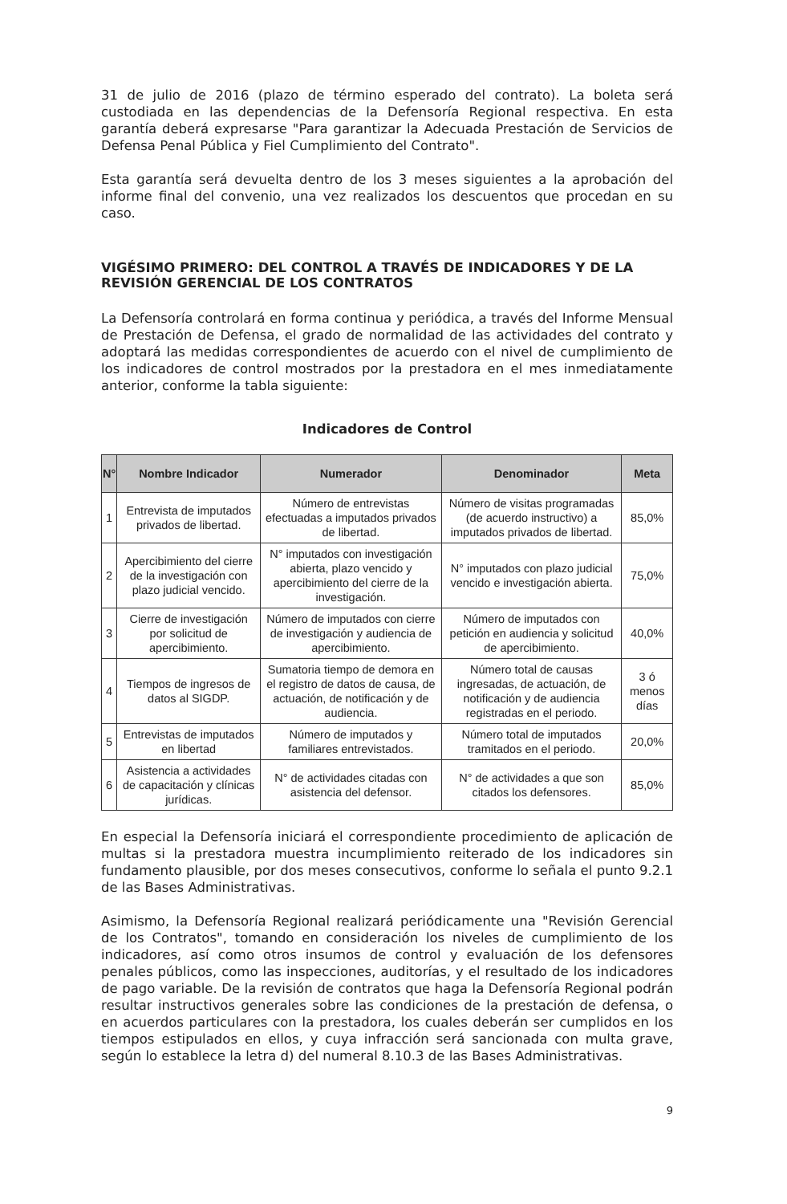31 de julio de 2016 (plazo de término esperado del contrato). La boleta será custodiada en las dependencias de la Defensoría Regional respectiva. En esta garantía deberá expresarse "Para garantizar la Adecuada Prestación de Servicios de Defensa Penal Pública y Fiel Cumplimiento del Contrato".
Esta garantía será devuelta dentro de los 3 meses siguientes a la aprobación del informe final del convenio, una vez realizados los descuentos que procedan en su caso.
VIGÉSIMO PRIMERO: DEL CONTROL A TRAVÉS DE INDICADORES Y DE LA REVISIÓN GERENCIAL DE LOS CONTRATOS
La Defensoría controlará en forma continua y periódica, a través del Informe Mensual de Prestación de Defensa, el grado de normalidad de las actividades del contrato y adoptará las medidas correspondientes de acuerdo con el nivel de cumplimiento de los indicadores de control mostrados por la prestadora en el mes inmediatamente anterior, conforme la tabla siguiente:
Indicadores de Control
| N° | Nombre Indicador | Numerador | Denominador | Meta |
| --- | --- | --- | --- | --- |
| 1 | Entrevista de imputados privados de libertad. | Número de entrevistas efectuadas a imputados privados de libertad. | Número de visitas programadas (de acuerdo instructivo) a imputados privados de libertad. | 85,0% |
| 2 | Apercibimiento del cierre de la investigación con plazo judicial vencido. | N° imputados con investigación abierta, plazo vencido y apercibimiento del cierre de la investigación. | N° imputados con plazo judicial vencido e investigación abierta. | 75,0% |
| 3 | Cierre de investigación por solicitud de apercibimiento. | Número de imputados con cierre de investigación y audiencia de apercibimiento. | Número de imputados con petición en audiencia y solicitud de apercibimiento. | 40,0% |
| 4 | Tiempos de ingresos de datos al SIGDP. | Sumatoria tiempo de demora en el registro de datos de causa, de actuación, de notificación y de audiencia. | Número total de causas ingresadas, de actuación, de notificación y de audiencia registradas en el periodo. | 3 ó menos días |
| 5 | Entrevistas de imputados en libertad | Número de imputados y familiares entrevistados. | Número total de imputados tramitados en el periodo. | 20,0% |
| 6 | Asistencia a actividades de capacitación y clínicas jurídicas. | N° de actividades citadas con asistencia del defensor. | N° de actividades a que son citados los defensores. | 85,0% |
En especial la Defensoría iniciará el correspondiente procedimiento de aplicación de multas si la prestadora muestra incumplimiento reiterado de los indicadores sin fundamento plausible, por dos meses consecutivos, conforme lo señala el punto 9.2.1 de las Bases Administrativas.
Asimismo, la Defensoría Regional realizará periódicamente una "Revisión Gerencial de los Contratos", tomando en consideración los niveles de cumplimiento de los indicadores, así como otros insumos de control y evaluación de los defensores penales públicos, como las inspecciones, auditorías, y el resultado de los indicadores de pago variable. De la revisión de contratos que haga la Defensoría Regional podrán resultar instructivos generales sobre las condiciones de la prestación de defensa, o en acuerdos particulares con la prestadora, los cuales deberán ser cumplidos en los tiempos estipulados en ellos, y cuya infracción será sancionada con multa grave, según lo establece la letra d) del numeral 8.10.3 de las Bases Administrativas.
9